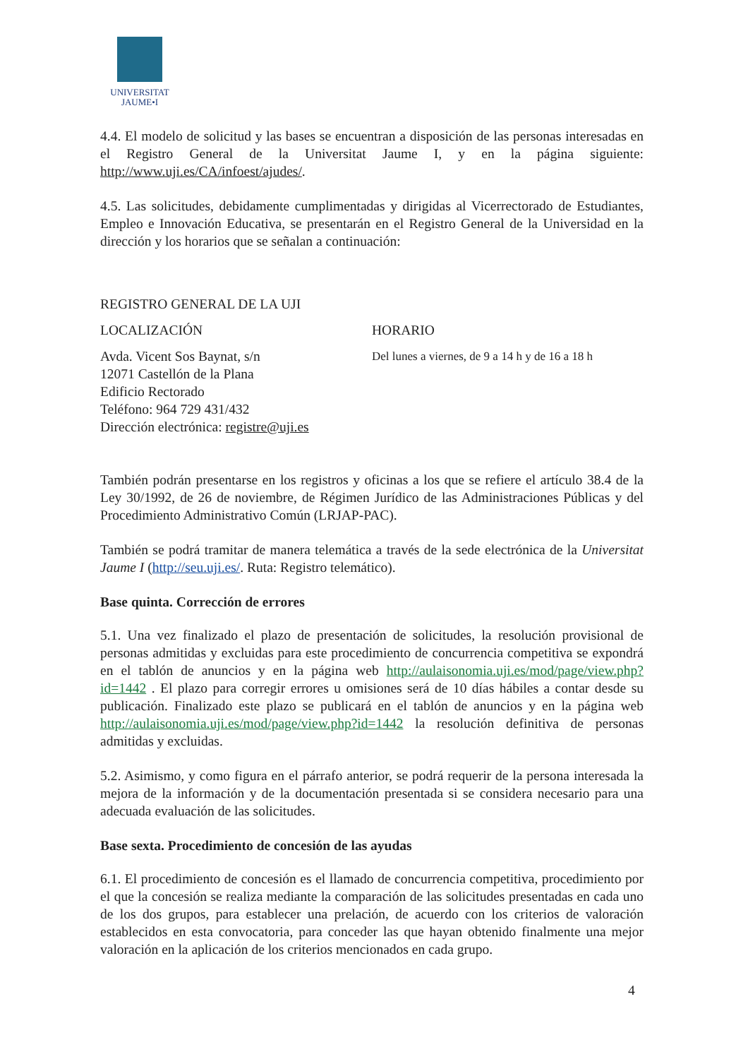UNIVERSITAT
JAUME•I
4.4. El modelo de solicitud y las bases se encuentran a disposición de las personas interesadas en el Registro General de la Universitat Jaume I, y en la página siguiente: http://www.uji.es/CA/infoest/ajudes/.
4.5. Las solicitudes, debidamente cumplimentadas y dirigidas al Vicerrectorado de Estudiantes, Empleo e Innovación Educativa, se presentarán en el Registro General de la Universidad en la dirección y los horarios que se señalan a continuación:
REGISTRO GENERAL DE LA UJI
LOCALIZACIÓN HORARIO
Avda. Vicent Sos Baynat, s/n
12071 Castellón de la Plana
Edificio Rectorado
Teléfono: 964 729 431/432
Dirección electrónica: registre@uji.es
Del lunes a viernes, de 9 a 14 h y de 16 a 18 h
También podrán presentarse en los registros y oficinas a los que se refiere el artículo 38.4 de la Ley 30/1992, de 26 de noviembre, de Régimen Jurídico de las Administraciones Públicas y del Procedimiento Administrativo Común (LRJAP-PAC).
También se podrá tramitar de manera telemática a través de la sede electrónica de la Universitat Jaume I (http://seu.uji.es/. Ruta: Registro telemático).
Base quinta. Corrección de errores
5.1. Una vez finalizado el plazo de presentación de solicitudes, la resolución provisional de personas admitidas y excluidas para este procedimiento de concurrencia competitiva se expondrá en el tablón de anuncios y en la página web http://aulaisonomia.uji.es/mod/page/view.php?id=1442 . El plazo para corregir errores u omisiones será de 10 días hábiles a contar desde su publicación. Finalizado este plazo se publicará en el tablón de anuncios y en la página web http://aulaisonomia.uji.es/mod/page/view.php?id=1442 la resolución definitiva de personas admitidas y excluidas.
5.2. Asimismo, y como figura en el párrafo anterior, se podrá requerir de la persona interesada la mejora de la información y de la documentación presentada si se considera necesario para una adecuada evaluación de las solicitudes.
Base sexta. Procedimiento de concesión de las ayudas
6.1. El procedimiento de concesión es el llamado de concurrencia competitiva, procedimiento por el que la concesión se realiza mediante la comparación de las solicitudes presentadas en cada uno de los dos grupos, para establecer una prelación, de acuerdo con los criterios de valoración establecidos en esta convocatoria, para conceder las que hayan obtenido finalmente una mejor valoración en la aplicación de los criterios mencionados en cada grupo.
4